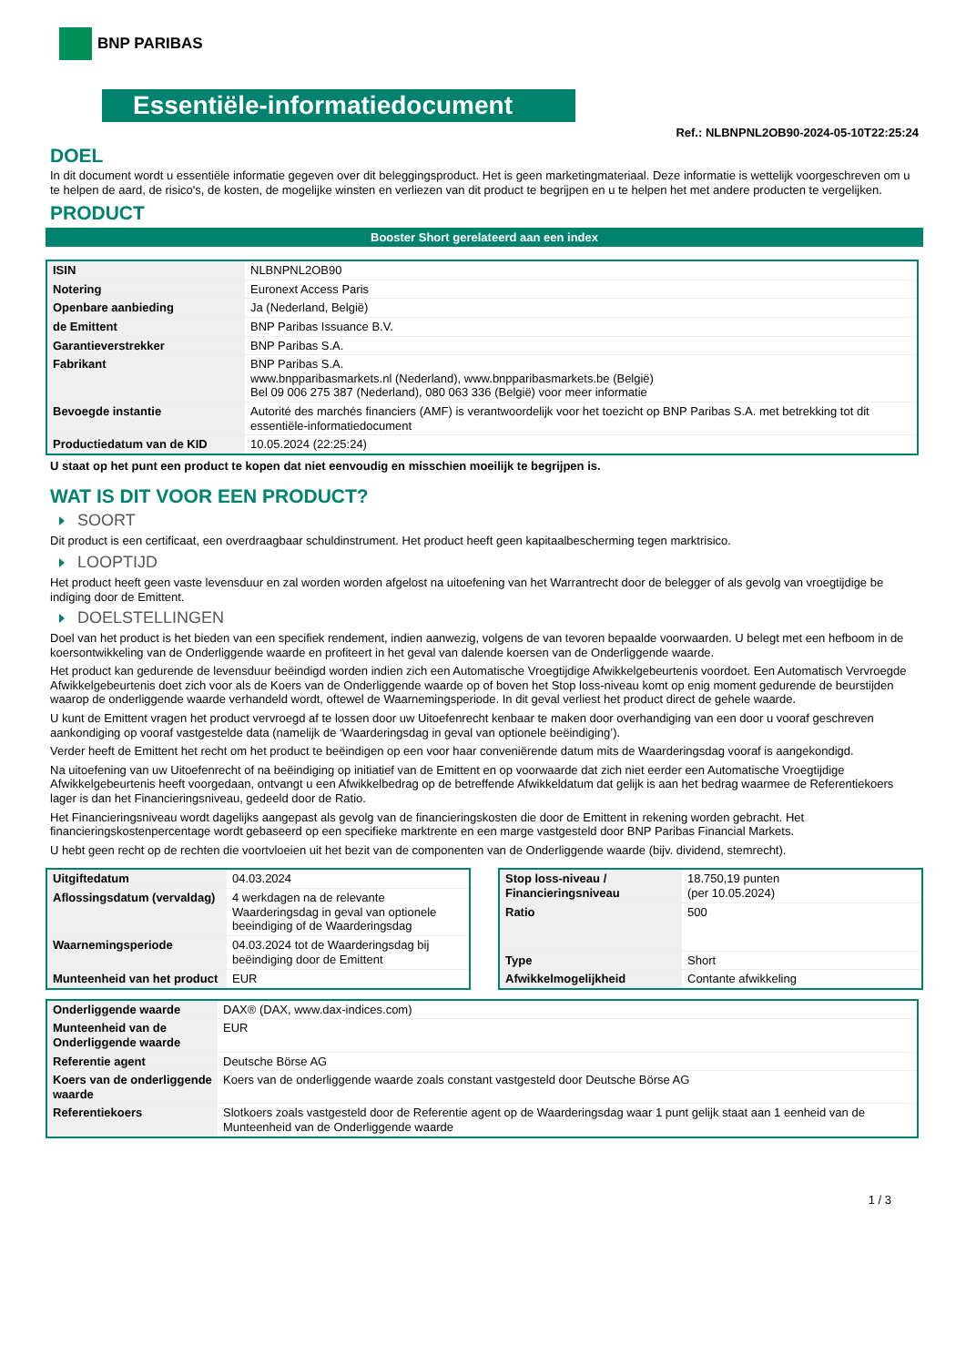BNP PARIBAS
Essentiële-informatiedocument
Ref.: NLBNPNL2OB90-2024-05-10T22:25:24
DOEL
In dit document wordt u essentiële informatie gegeven over dit beleggingsproduct. Het is geen marketingmateriaal. Deze informatie is wettelijk voorgeschreven om u te helpen de aard, de risico's, de kosten, de mogelijke winsten en verliezen van dit product te begrijpen en u te helpen het met andere producten te vergelijken.
PRODUCT
Booster Short gerelateerd aan een index
| ISIN | NLBNPNL2OB90 |
| Notering | Euronext Access Paris |
| Openbare aanbieding | Ja (Nederland, België) |
| de Emittent | BNP Paribas Issuance B.V. |
| Garantieverstrekker | BNP Paribas S.A. |
| Fabrikant | BNP Paribas S.A. www.bnpparibasmarkets.nl (Nederland), www.bnpparibasmarkets.be (België) Bel 09 006 275 387 (Nederland), 080 063 336 (België) voor meer informatie |
| Bevoegde instantie | Autorité des marchés financiers (AMF) is verantwoordelijk voor het toezicht op BNP Paribas S.A. met betrekking tot dit essentiële-informatiedocument |
| Productiedatum van de KID | 10.05.2024 (22:25:24) |
U staat op het punt een product te kopen dat niet eenvoudig en misschien moeilijk te begrijpen is.
WAT IS DIT VOOR EEN PRODUCT?
SOORT
Dit product is een certificaat, een overdraagbaar schuldinstrument. Het product heeft geen kapitaalbescherming tegen marktrisico.
LOOPTIJD
Het product heeft geen vaste levensduur en zal worden worden afgelost na uitoefening van het Warrantrecht door de belegger of als gevolg van vroegtijdige be indiging door de Emittent.
DOELSTELLINGEN
Doel van het product is het bieden van een specifiek rendement, indien aanwezig, volgens de van tevoren bepaalde voorwaarden. U belegt met een hefboom in de koersontwikkeling van de Onderliggende waarde en profiteert in het geval van dalende koersen van de Onderliggende waarde.
Het product kan gedurende de levensduur beëindigd worden indien zich een Automatische Vroegtijdige Afwikkelgebeurtenis voordoet. Een Automatisch Vervroegde Afwikkelgebeurtenis doet zich voor als de Koers van de Onderliggende waarde op of boven het Stop loss-niveau komt op enig moment gedurende de beurstijden waarop de onderliggende waarde verhandeld wordt, oftewel de Waarnemingsperiode. In dit geval verliest het product direct de gehele waarde.
U kunt de Emittent vragen het product vervroegd af te lossen door uw Uitoefenrecht kenbaar te maken door overhandiging van een door u vooraf geschreven aankondiging op vooraf vastgestelde data (namelijk de ‘Waarderingsdag in geval van optionele beëindiging’).
Verder heeft de Emittent het recht om het product te beëindigen op een voor haar conveniërende datum mits de Waarderingsdag vooraf is aangekondigd.
Na uitoefening van uw Uitoefenrecht of na beëindiging op initiatief van de Emittent en op voorwaarde dat zich niet eerder een Automatische Vroegtijdige Afwikkelgebeurtenis heeft voorgedaan, ontvangt u een Afwikkelbedrag op de betreffende Afwikkeldatum dat gelijk is aan het bedrag waarmee de Referentiekoers lager is dan het Financieringsniveau, gedeeld door de Ratio.
Het Financieringsniveau wordt dagelijks aangepast als gevolg van de financieringskosten die door de Emittent in rekening worden gebracht. Het financieringskostenpercentage wordt gebaseerd op een specifieke marktrente en een marge vastgesteld door BNP Paribas Financial Markets.
U hebt geen recht op de rechten die voortvloeien uit het bezit van de componenten van de Onderliggende waarde (bijv. dividend, stemrecht).
| Uitgiftedatum | 04.03.2024 |
| Aflossingsdatum (vervaldag) | 4 werkdagen na de relevante Waarderingsdag in geval van optionele beeindiging of de Waarderingsdag |
| Waarnemingsperiode | 04.03.2024 tot de Waarderingsdag bij beëindiging door de Emittent |
| Munteenheid van het product | EUR |
| Stop loss-niveau / Financieringsniveau | 18.750,19 punten (per 10.05.2024) |
| Ratio | 500 |
| Type | Short |
| Afwikkelmogelijkheid | Contante afwikkeling |
| Onderliggende waarde | DAX® (DAX, www.dax-indices.com) |
| Munteenheid van de Onderliggende waarde | EUR |
| Referentie agent | Deutsche Börse AG |
| Koers van de onderliggende waarde | Koers van de onderliggende waarde zoals constant vastgesteld door Deutsche Börse AG |
| Referentiekoers | Slotkoers zoals vastgesteld door de Referentie agent op de Waarderingsdag waar 1 punt gelijk staat aan 1 eenheid van de Munteenheid van de Onderliggende waarde |
1 / 3